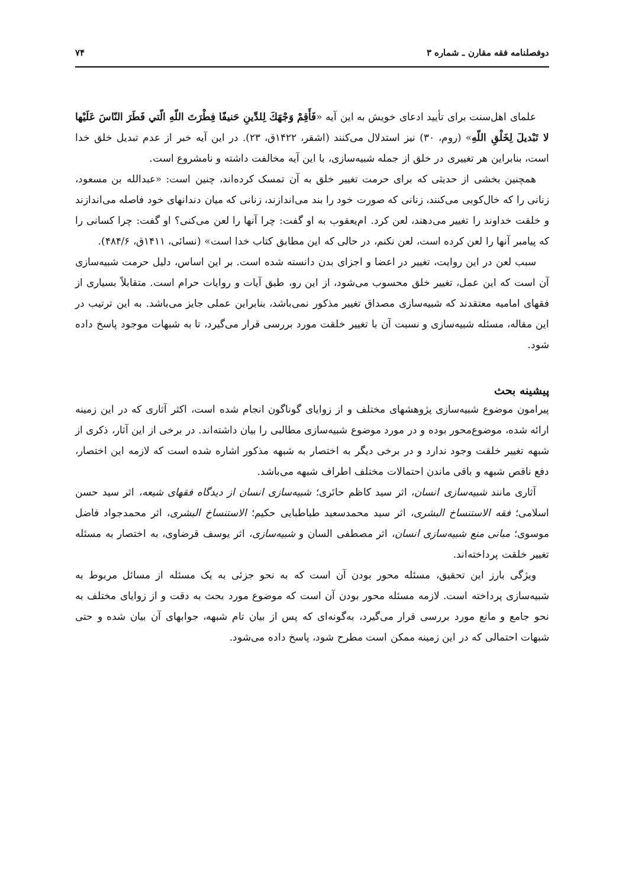دوفصلنامه فقه مقارن ـ شماره ۳ ۷۴
علمای اهل‌سنت برای تأیید ادعای خویش به این آیه «فَأَقِمْ وَجْهَكَ لِلدِّينِ حَنيفًا فِطْرَتَ اللّهِ الّتي فَطَرَ النّاسَ عَلَيْها لا تَبْديلَ لِخَلْقِ اللّهِ» (روم، ۳۰) نیز استدلال می‌کنند (اشقر، ۱۴۲۲ق، ۲۳). در این آیه خبر از عدم تبدیل خلق خدا است، بنابراین هر تغییری در خلق از جمله شبیه‌سازی، با این آیه مخالفت داشته و نامشروع است.
همچنین بخشی از حدیثی که برای حرمت تغییر خلق به آن تمسک کرده‌اند، چنین است: «عبدالله بن مسعود، زنانی را که خال‌کوبی می‌کنند، زنانی که صورت خود را بند می‌اندازند، زنانی که میان دندانهای خود فاصله می‌اندازند و خلقت خداوند را تغییر می‌دهند، لعن کرد. ام‌یعقوب به او گفت: چرا آنها را لعن می‌کنی؟ او گفت: چرا کسانی را که پیامبر آنها را لعن کرده است، لعن نکنم، در حالی که این مطابق کتاب خدا است» (نسائی، ۱۴۱۱ق، ۴۸۴/۶).
سبب لعن در این روایت، تغییر در اعضا و اجزای بدن دانسته شده است. بر این اساس، دلیل حرمت شبیه‌سازی آن است که این عمل، تغییر خلق محسوب می‌شود، از این رو، طبق آیات و روایات حرام است. متقابلاً بسیاری از فقهای امامیه معتقدند که شبیه‌سازی مصداق تغییر مذکور نمی‌باشد، بنابراین عملی جایز می‌باشد. به این ترتیب در این مقاله، مسئله شبیه‌سازی و نسبت آن با تغییر خلقت مورد بررسی قرار می‌گیرد، تا به شبهات موجود پاسخ داده شود.
پیشینه بحث
پیرامون موضوع شبیه‌سازی پژوهشهای مختلف و از زوایای گوناگون انجام شده است، اکثر آثاری که در این زمینه ارائه شده، موضوع‌محور بوده و در مورد موضوع شبیه‌سازی مطالبی را بیان داشته‌اند. در برخی از این آثار، ذکری از شبهه تغییر خلقت وجود ندارد و در برخی دیگر به اختصار به شبهه مذکور اشاره شده است که لازمه این اختصار، دفع ناقص شبهه و باقی ماندن احتمالات مختلف اطراف شبهه می‌باشد.
آثاری مانند شبیه‌سازی انسان، اثر سید کاظم حائری؛ شبیه‌سازی انسان از دیدگاه فقهای شیعه، اثر سید حسن اسلامی؛ فقه الاستنساخ البشری، اثر سید محمدسعید طباطبایی حکیم؛ الاستنساخ البشری، اثر محمدجواد فاضل موسوی؛ مبانی منع شبیه‌سازی انسان، اثر مصطفی السان و شبیه‌سازی، اثر یوسف قرضاوی، به اختصار به مسئله تغییر خلقت پرداخته‌اند.
ویژگی بارز این تحقیق، مسئله محور بودن آن است که به نحو جزئی به یک مسئله از مسائل مربوط به شبیه‌سازی پرداخته است. لازمه مسئله محور بودن آن است که موضوع مورد بحث به دقت و از زوایای مختلف به نحو جامع و مانع مورد بررسی قرار می‌گیرد، به‌گونه‌ای که پس از بیان تام شبهه، جوابهای آن بیان شده و حتی شبهات احتمالی که در این زمینه ممکن است مطرح شود، پاسخ داده می‌شود.